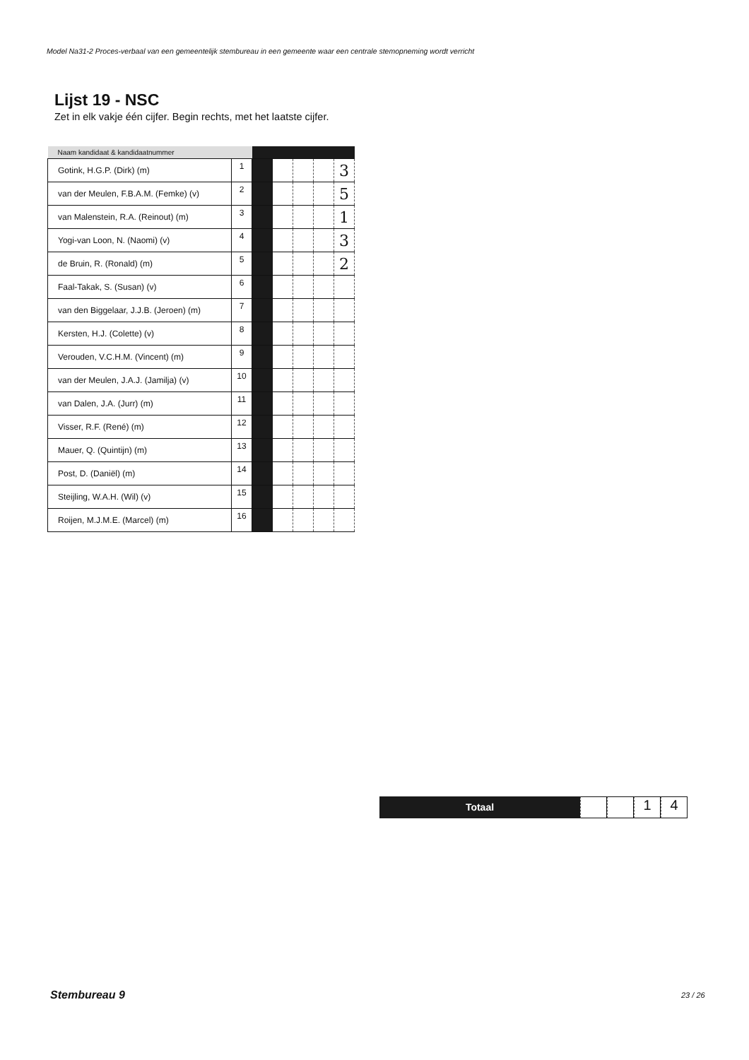Model Na31-2 Proces-verbaal van een gemeentelijk stembureau in een gemeente waar een centrale stemopneming wordt verricht
Lijst 19 - NSC
Zet in elk vakje één cijfer. Begin rechts, met het laatste cijfer.
| Naam kandidaat & kandidaatnummer | | | | | | |
| --- | --- | --- | --- | --- | --- | --- |
| Gotink, H.G.P. (Dirk) (m) | 1 | | | | | 3 |
| van der Meulen, F.B.A.M. (Femke) (v) | 2 | | | | | 5 |
| van Malenstein, R.A. (Reinout) (m) | 3 | | | | | 1 |
| Yogi-van Loon, N. (Naomi) (v) | 4 | | | | | 3 |
| de Bruin, R. (Ronald) (m) | 5 | | | | | 2 |
| Faal-Takak, S. (Susan) (v) | 6 | | | | | |
| van den Biggelaar, J.J.B. (Jeroen) (m) | 7 | | | | | |
| Kersten, H.J. (Colette) (v) | 8 | | | | | |
| Verouden, V.C.H.M. (Vincent) (m) | 9 | | | | | |
| van der Meulen, J.A.J. (Jamilja) (v) | 10 | | | | | |
| van Dalen, J.A. (Jurr) (m) | 11 | | | | | |
| Visser, R.F. (René) (m) | 12 | | | | | |
| Mauer, Q. (Quintijn) (m) | 13 | | | | | |
| Post, D. (Daniël) (m) | 14 | | | | | |
| Steijling, W.A.H. (Wil) (v) | 15 | | | | | |
| Roijen, M.J.M.E. (Marcel) (m) | 16 | | | | | |
Totaal
1 4
Stembureau 9 23 / 26